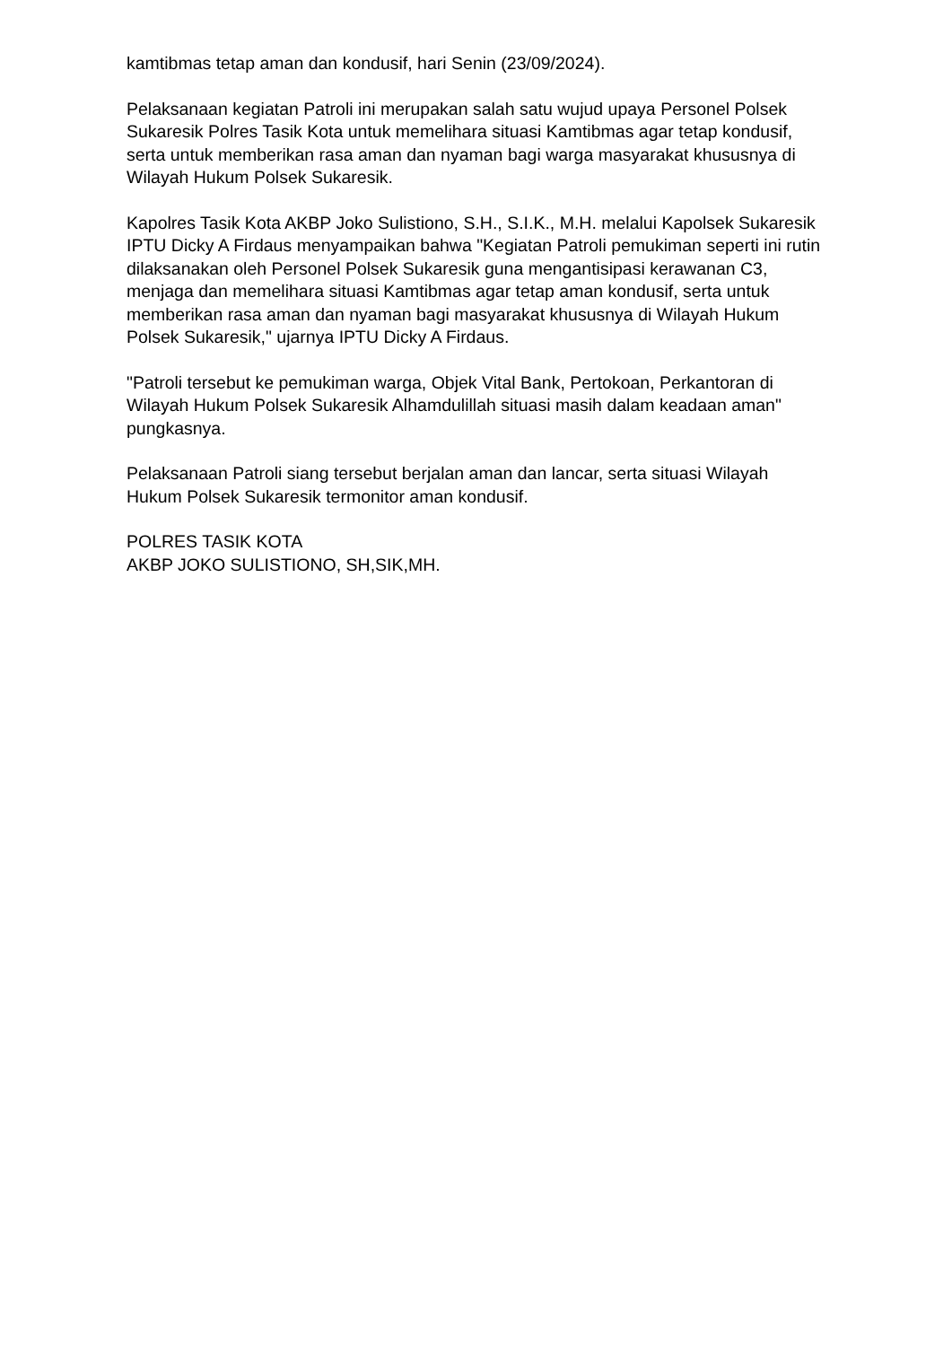kamtibmas tetap aman dan kondusif, hari Senin (23/09/2024).
Pelaksanaan kegiatan Patroli ini merupakan salah satu wujud upaya Personel Polsek Sukaresik Polres Tasik Kota untuk memelihara situasi Kamtibmas agar tetap kondusif, serta untuk memberikan rasa aman dan nyaman bagi warga masyarakat khususnya di Wilayah Hukum Polsek Sukaresik.
Kapolres Tasik Kota AKBP Joko Sulistiono, S.H., S.I.K., M.H. melalui Kapolsek Sukaresik IPTU Dicky A Firdaus menyampaikan bahwa "Kegiatan Patroli pemukiman seperti ini rutin dilaksanakan oleh Personel Polsek Sukaresik guna mengantisipasi kerawanan C3, menjaga dan memelihara situasi Kamtibmas agar tetap aman kondusif, serta untuk memberikan rasa aman dan nyaman bagi masyarakat khususnya di Wilayah Hukum Polsek Sukaresik," ujarnya IPTU Dicky A Firdaus.
"Patroli tersebut ke pemukiman warga, Objek Vital Bank, Pertokoan, Perkantoran di Wilayah Hukum Polsek Sukaresik Alhamdulillah situasi masih dalam keadaan aman" pungkasnya.
Pelaksanaan Patroli siang tersebut berjalan aman dan lancar, serta situasi Wilayah Hukum Polsek Sukaresik termonitor aman kondusif.
POLRES TASIK KOTA
AKBP JOKO SULISTIONO, SH,SIK,MH.